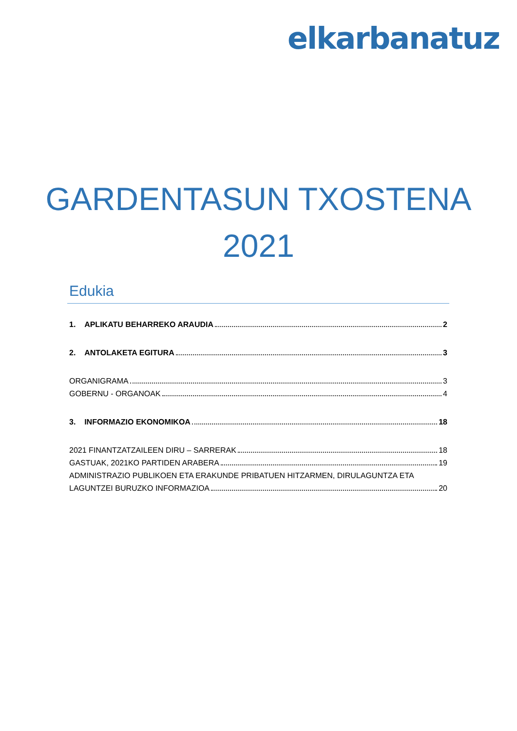elkarbanatuz
GARDENTASUN TXOSTENA
2021
Edukia
1. APLIKATU BEHARREKO ARAUDIA 2
2. ANTOLAKETA EGITURA 3
ORGANIGRAMA 3
GOBERNU - ORGANOAK 4
3. INFORMAZIO EKONOMIKOA 18
2021 FINANTZATZAILEEN DIRU – SARRERAK 18
GASTUAK, 2021KO PARTIDEN ARABERA 19
ADMINISTRAZIO PUBLIKOEN ETA ERAKUNDE PRIBATUEN HITZARMEN, DIRULAGUNTZA ETA
LAGUNTZEI BURUZKO INFORMAZIOA 20